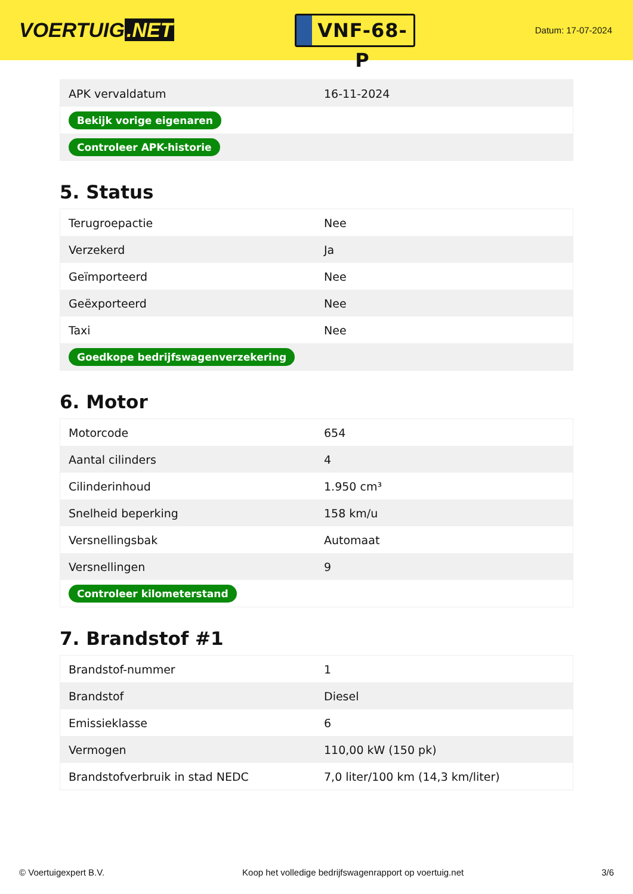VOERTUIG.NET
VNF-68-P
Datum: 17-07-2024
| APK vervaldatum | 16-11-2024 |
| Bekijk vorige eigenaren | |
| Controleer APK-historie | |
5. Status
| Terugroepactie | Nee |
| Verzekerd | Ja |
| Geïmporteerd | Nee |
| Geëxporteerd | Nee |
| Taxi | Nee |
| Goedkope bedrijfswagenverzekering | |
6. Motor
| Motorcode | 654 |
| Aantal cilinders | 4 |
| Cilinderinhoud | 1.950 cm³ |
| Snelheid beperking | 158 km/u |
| Versnellingsbak | Automaat |
| Versnellingen | 9 |
| Controleer kilometerstand | |
7. Brandstof #1
| Brandstof-nummer | 1 |
| Brandstof | Diesel |
| Emissieklasse | 6 |
| Vermogen | 110,00 kW (150 pk) |
| Brandstofverbruik in stad NEDC | 7,0 liter/100 km (14,3 km/liter) |
© Voertuigexpert B.V. Koop het volledige bedrijfswagenrapport op voertuig.net 3/6